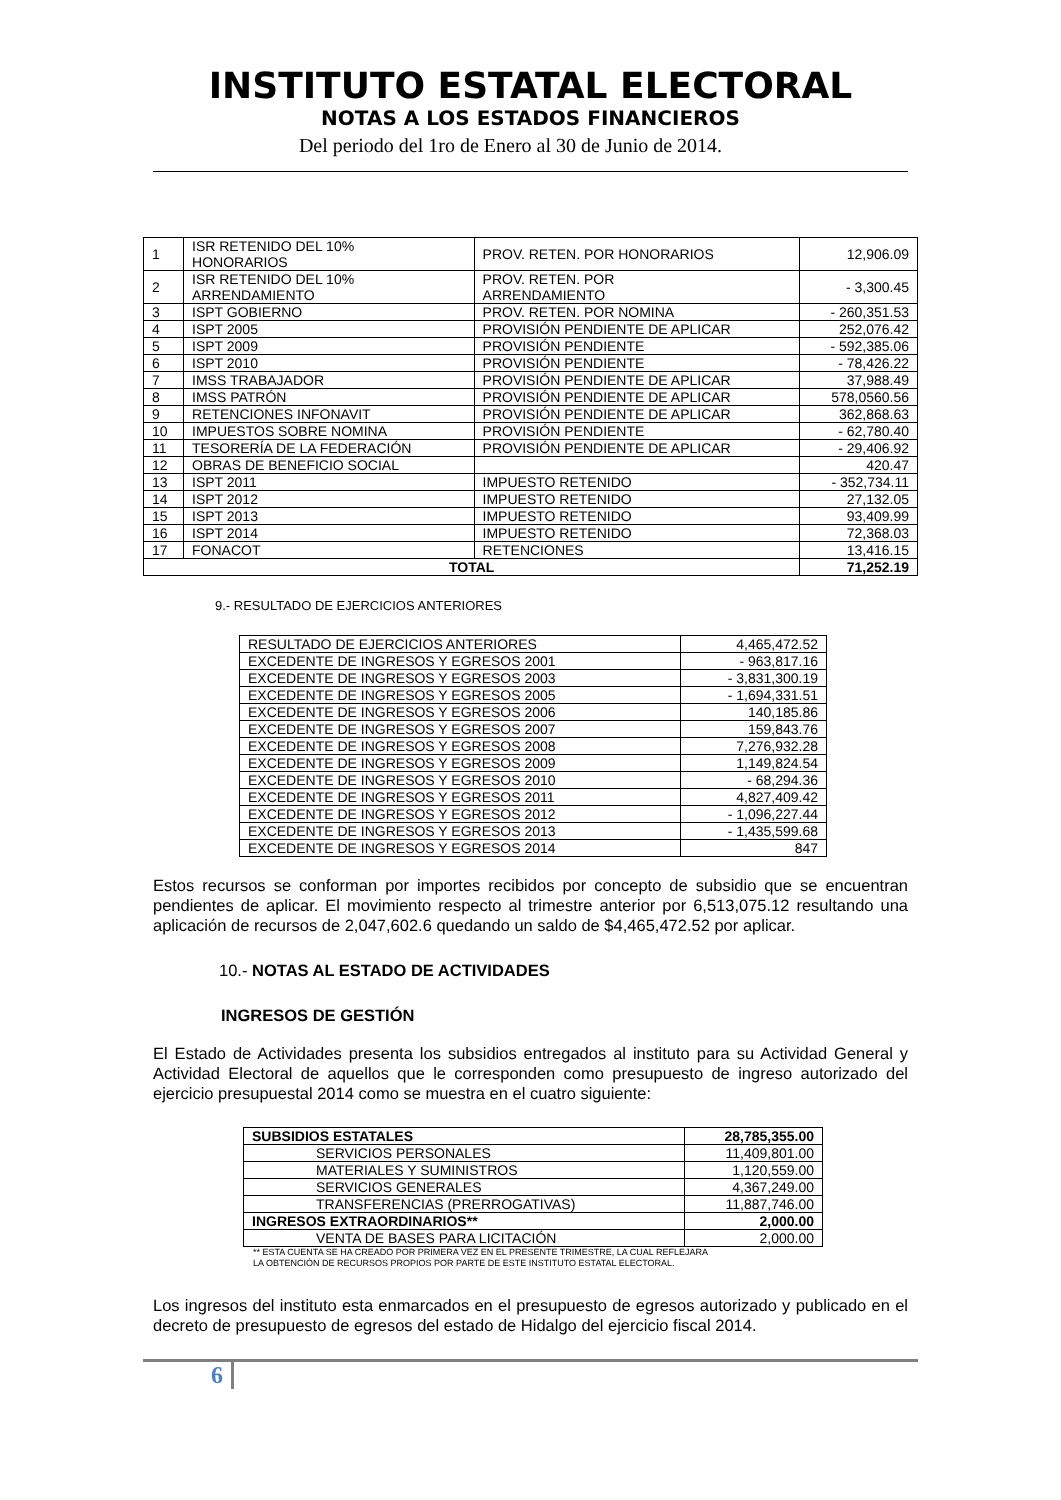INSTITUTO ESTATAL ELECTORAL
NOTAS A LOS ESTADOS FINANCIEROS
Del periodo del 1ro de Enero al 30 de Junio de 2014.
| 1 | ISR RETENIDO DEL 10% HONORARIOS | PROV. RETEN. POR HONORARIOS | 12,906.09 |
| 2 | ISR RETENIDO DEL 10% ARRENDAMIENTO | PROV. RETEN. POR ARRENDAMIENTO | - 3,300.45 |
| 3 | ISPT GOBIERNO | PROV. RETEN. POR NOMINA | - 260,351.53 |
| 4 | ISPT 2005 | PROVISIÓN PENDIENTE DE APLICAR | 252,076.42 |
| 5 | ISPT 2009 | PROVISIÓN PENDIENTE | - 592,385.06 |
| 6 | ISPT 2010 | PROVISIÓN PENDIENTE | - 78,426.22 |
| 7 | IMSS TRABAJADOR | PROVISIÓN PENDIENTE DE APLICAR | 37,988.49 |
| 8 | IMSS PATRÓN | PROVISIÓN PENDIENTE DE APLICAR | 578,0560.56 |
| 9 | RETENCIONES INFONAVIT | PROVISIÓN PENDIENTE DE APLICAR | 362,868.63 |
| 10 | IMPUESTOS SOBRE NOMINA | PROVISIÓN PENDIENTE | - 62,780.40 |
| 11 | TESORERÍA DE LA FEDERACIÓN | PROVISIÓN PENDIENTE DE APLICAR | - 29,406.92 |
| 12 | OBRAS DE BENEFICIO SOCIAL | | 420.47 |
| 13 | ISPT 2011 | IMPUESTO RETENIDO | - 352,734.11 |
| 14 | ISPT 2012 | IMPUESTO RETENIDO | 27,132.05 |
| 15 | ISPT 2013 | IMPUESTO RETENIDO | 93,409.99 |
| 16 | ISPT 2014 | IMPUESTO RETENIDO | 72,368.03 |
| 17 | FONACOT | RETENCIONES | 13,416.15 |
| TOTAL | | | 71,252.19 |
9.- RESULTADO DE EJERCICIOS ANTERIORES
| RESULTADO DE EJERCICIOS ANTERIORES | 4,465,472.52 |
| EXCEDENTE DE INGRESOS Y EGRESOS 2001 | - 963,817.16 |
| EXCEDENTE DE INGRESOS Y EGRESOS 2003 | - 3,831,300.19 |
| EXCEDENTE DE INGRESOS Y EGRESOS 2005 | - 1,694,331.51 |
| EXCEDENTE DE INGRESOS Y EGRESOS 2006 | 140,185.86 |
| EXCEDENTE DE INGRESOS Y EGRESOS 2007 | 159,843.76 |
| EXCEDENTE DE INGRESOS Y EGRESOS 2008 | 7,276,932.28 |
| EXCEDENTE DE INGRESOS Y EGRESOS 2009 | 1,149,824.54 |
| EXCEDENTE DE INGRESOS Y EGRESOS 2010 | - 68,294.36 |
| EXCEDENTE DE INGRESOS Y EGRESOS 2011 | 4,827,409.42 |
| EXCEDENTE DE INGRESOS Y EGRESOS 2012 | - 1,096,227.44 |
| EXCEDENTE DE INGRESOS Y EGRESOS 2013 | - 1,435,599.68 |
| EXCEDENTE DE INGRESOS Y EGRESOS 2014 | 847 |
Estos recursos se conforman por importes recibidos por concepto de subsidio que se encuentran pendientes de aplicar. El movimiento respecto al trimestre anterior por 6,513,075.12 resultando una aplicación de recursos de 2,047,602.6 quedando un saldo de $4,465,472.52 por aplicar.
10.- NOTAS AL ESTADO DE ACTIVIDADES
INGRESOS DE GESTIÓN
El Estado de Actividades presenta los subsidios entregados al instituto para su Actividad General y Actividad Electoral de aquellos que le corresponden como presupuesto de ingreso autorizado del ejercicio presupuestal 2014 como se muestra en el cuatro siguiente:
| SUBSIDIOS ESTATALES | 28,785,355.00 |
| SERVICIOS PERSONALES | 11,409,801.00 |
| MATERIALES Y SUMINISTROS | 1,120,559.00 |
| SERVICIOS GENERALES | 4,367,249.00 |
| TRANSFERENCIAS (PRERROGATIVAS) | 11,887,746.00 |
| INGRESOS EXTRAORDINARIOS** | 2,000.00 |
| VENTA DE BASES PARA LICITACIÓN | 2,000.00 |
** ESTA CUENTA SE HA CREADO POR PRIMERA VEZ EN EL PRESENTE TRIMESTRE, LA CUAL REFLEJARA
LA OBTENCIÓN DE RECURSOS PROPIOS POR PARTE DE ESTE INSTITUTO ESTATAL ELECTORAL.
Los ingresos del instituto esta enmarcados en el presupuesto de egresos autorizado y publicado en el decreto de presupuesto de egresos del estado de Hidalgo del ejercicio fiscal 2014.
6